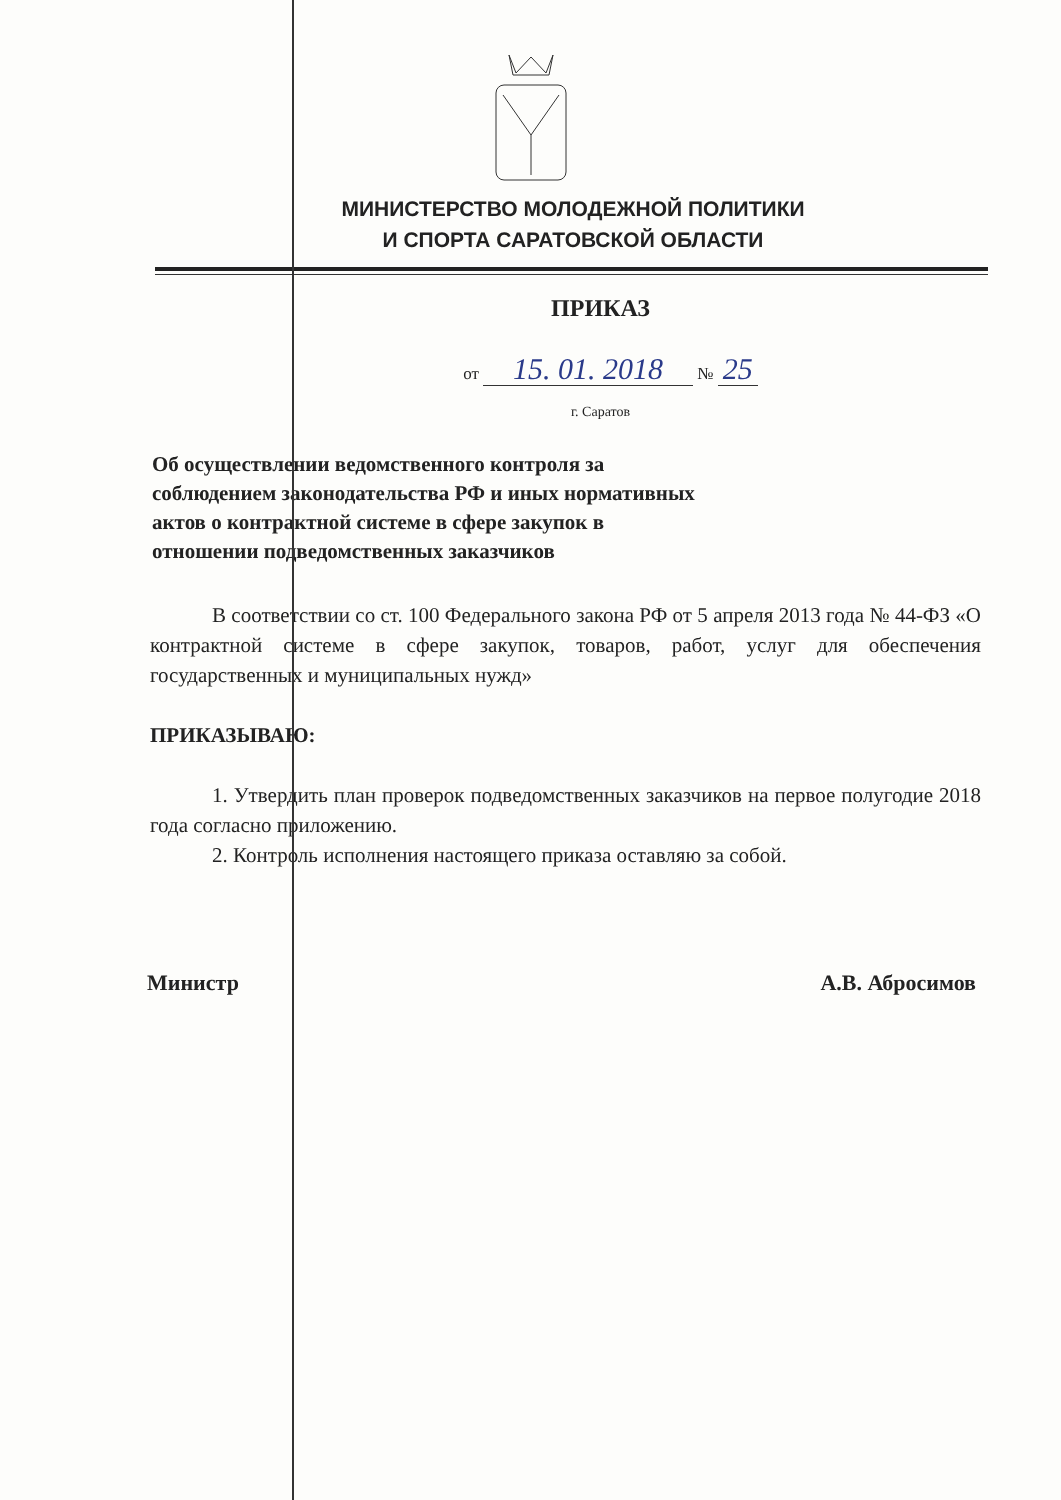МИНИСТЕРСТВО МОЛОДЕЖНОЙ ПОЛИТИКИ
И СПОРТА САРАТОВСКОЙ ОБЛАСТИ
ПРИКАЗ
от 15. 01. 2018 № 25
г. Саратов
Об осуществлении ведомственного контроля за соблюдением законодательства РФ и иных нормативных актов о контрактной системе в сфере закупок в отношении подведомственных заказчиков
В соответствии со ст. 100 Федерального закона РФ от 5 апреля 2013 года № 44-ФЗ «О контрактной системе в сфере закупок, товаров, работ, услуг для обеспечения государственных и муниципальных нужд»
ПРИКАЗЫВАЮ:
1. Утвердить план проверок подведомственных заказчиков на первое полугодие 2018 года согласно приложению.
2. Контроль исполнения настоящего приказа оставляю за собой.
Министр А.В. Абросимов